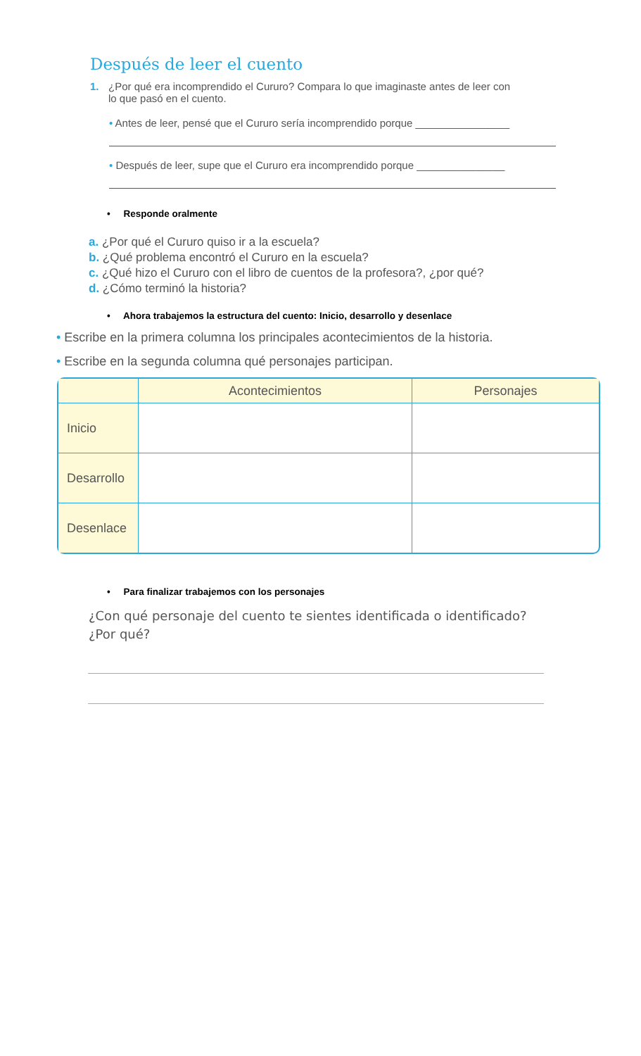Después de leer el cuento
1. ¿Por qué era incomprendido el Cururo? Compara lo que imaginaste antes de leer con lo que pasó en el cuento.
• Antes de leer, pensé que el Cururo sería incomprendido porque ________________
• Después de leer, supe que el Cururo era incomprendido porque _______________
• Responde oralmente
a. ¿Por qué el Cururo quiso ir a la escuela?
b. ¿Qué problema encontró el Cururo en la escuela?
c. ¿Qué hizo el Cururo con el libro de cuentos de la profesora?, ¿por qué?
d. ¿Cómo terminó la historia?
• Ahora trabajemos la estructura del cuento: Inicio, desarrollo y desenlace
• Escribe en la primera columna los principales acontecimientos de la historia.
• Escribe en la segunda columna qué personajes participan.
| | Acontecimientos | Personajes |
| --- | --- | --- |
| Inicio | | |
| Desarrollo | | |
| Desenlace | | |
• Para finalizar trabajemos con los personajes
¿Con qué personaje del cuento te sientes identificada o identificado?
¿Por qué?